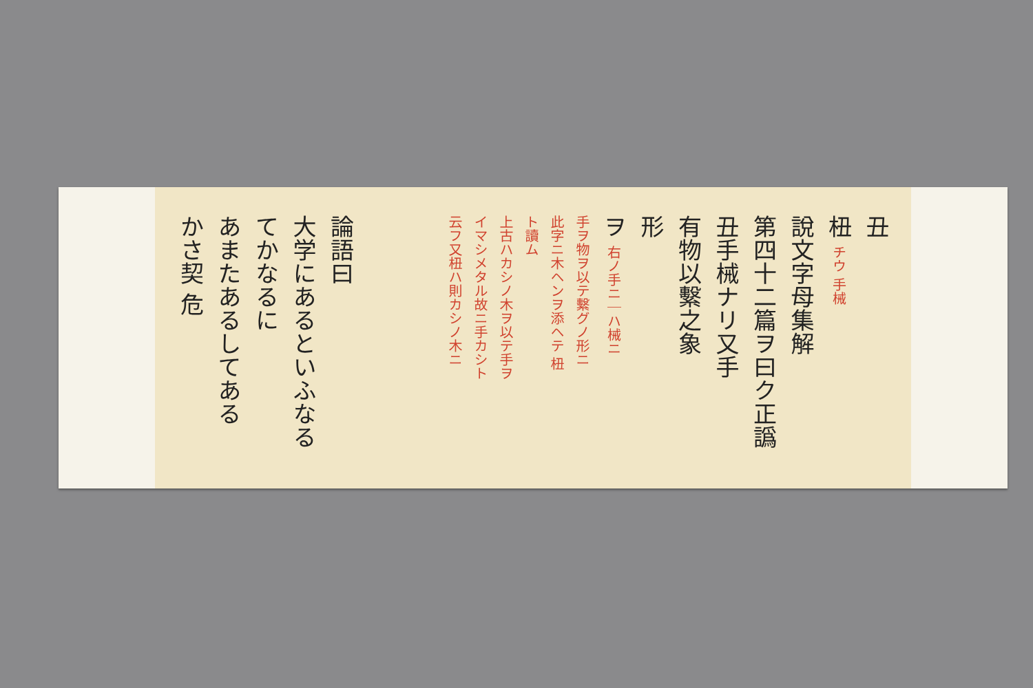丑
杻 チウ 手械
說文字母集解
第四十二篇ヲ曰ク正譌
丑手械ナリ又手
有物以繫之象
形
ヲ 右ノ手ニ｜ハ械ニ
手ヲ物ヲ以テ繫グノ形ニ
此字ニ木ヘンヲ添ヘテ 杻
ト讀ム
上古ハカシノ木ヲ以テ手ヲ
イマシメタル故ニ手カシト
云フ又杻ハ則カシノ木ニ
論語曰
大学にあるといふなる
てかなるに
あまたあるしてある
かさ契 危